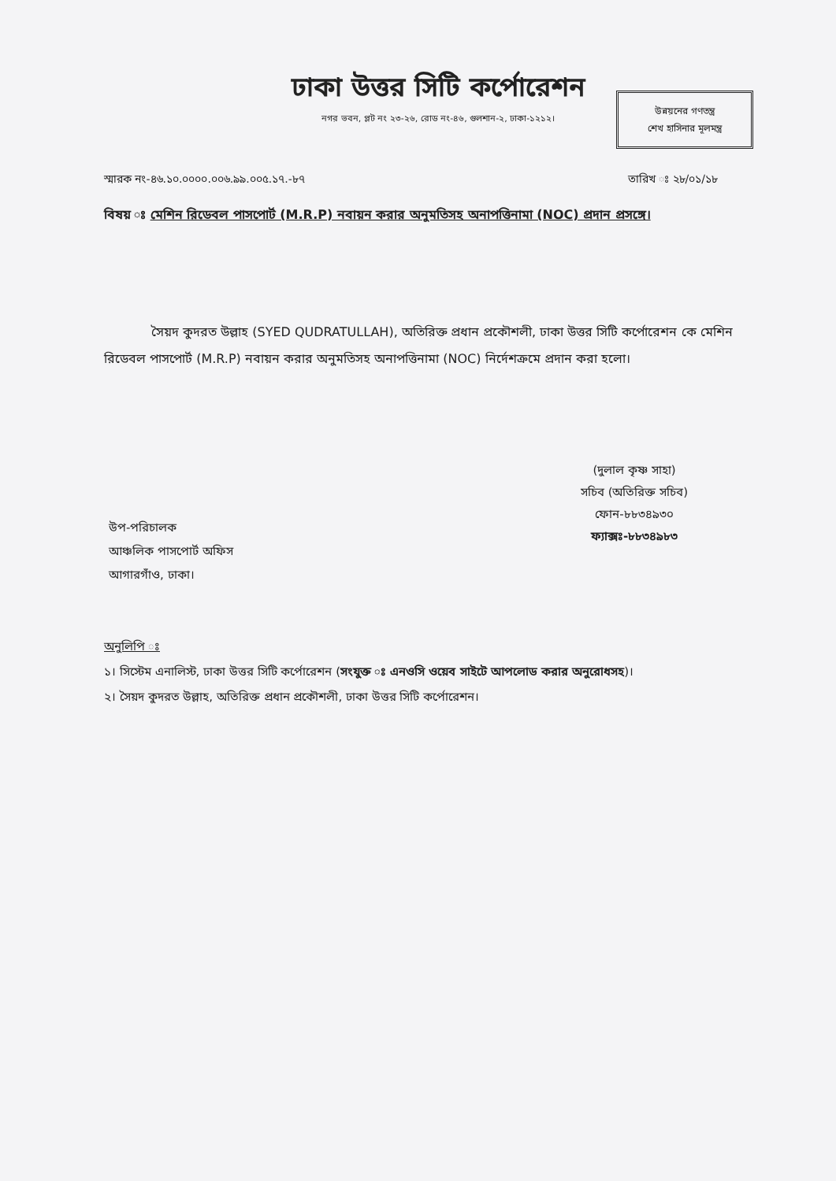ঢাকা উত্তর সিটি কর্পোরেশন
নগর ভবন, প্লট নং ২৩-২৬, রোড নং-৪৬, গুলশান-২, ঢাকা-১২১২।
উন্নয়নের গণতন্ত্র
শেখ হাসিনার মূলমন্ত্র
স্মারক নং-৪৬.১০.০০০০.০০৬.৯৯.০০৫.১৭.-৮৭ তারিখ ঃ ২৮/০১/১৮
বিষয় ঃ মেশিন রিডেবল পাসপোর্ট (M.R.P) নবায়ন করার অনুমতিসহ অনাপত্তিনামা (NOC) প্রদান প্রসঙ্গে।
সৈয়দ কুদরত উল্লাহ (SYED QUDRATULLAH), অতিরিক্ত প্রধান প্রকৌশলী, ঢাকা উত্তর সিটি কর্পোরেশন কে মেশিন রিডেবল পাসপোর্ট (M.R.P) নবায়ন করার অনুমতিসহ অনাপত্তিনামা (NOC) নির্দেশক্রমে প্রদান করা হলো।
(দুলাল কৃষ্ণ সাহা)
সচিব (অতিরিক্ত সচিব)
ফোন-৮৮৩৪৯৩০
ফ্যাক্সঃ-৮৮৩৪৯৮৩
উপ-পরিচালক
আঞ্চলিক পাসপোর্ট অফিস
আগারগাঁও, ঢাকা।
অনুলিপি ঃ
১। সিস্টেম এনালিস্ট, ঢাকা উত্তর সিটি কর্পোরেশন (সংযুক্ত ঃ এনওসি ওয়েব সাইটে আপলোড করার অনুরোধসহ)।
২। সৈয়দ কুদরত উল্লাহ, অতিরিক্ত প্রধান প্রকৌশলী, ঢাকা উত্তর সিটি কর্পোরেশন।